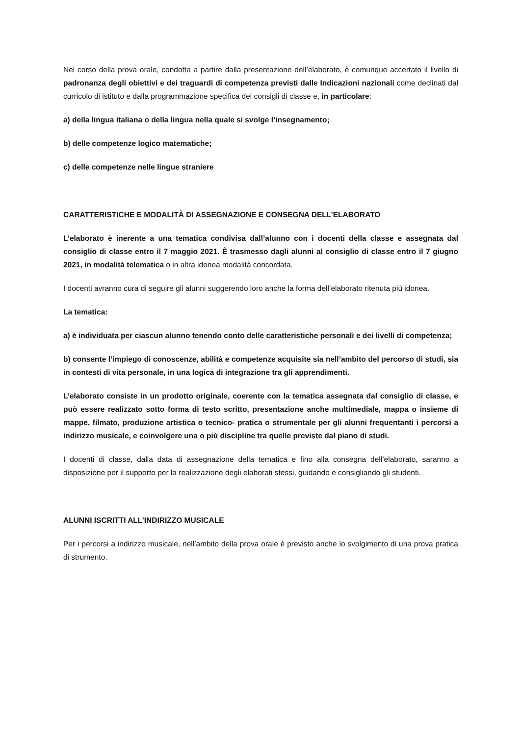Nel corso della prova orale, condotta a partire dalla presentazione dell’elaborato, è comunque accertato il livello di padronanza degli obiettivi e dei traguardi di competenza previsti dalle Indicazioni nazionali come declinati dal curricolo di istituto e dalla programmazione specifica dei consigli di classe e, in particolare:
a) della lingua italiana o della lingua nella quale si svolge l’insegnamento;
b) delle competenze logico matematiche;
c) delle competenze nelle lingue straniere
CARATTERISTICHE E MODALITÀ DI ASSEGNAZIONE E CONSEGNA DELL’ELABORATO
L’elaborato è inerente a una tematica condivisa dall’alunno con i docenti della classe e assegnata dal consiglio di classe entro il 7 maggio 2021. È trasmesso dagli alunni al consiglio di classe entro il 7 giugno 2021, in modalità telematica o in altra idonea modalità concordata.
I docenti avranno cura di seguire gli alunni suggerendo loro anche la forma dell’elaborato ritenuta più idonea.
La tematica:
a) è individuata per ciascun alunno tenendo conto delle caratteristiche personali e dei livelli di competenza;
b) consente l’impiego di conoscenze, abilità e competenze acquisite sia nell’ambito del percorso di studi, sia in contesti di vita personale, in una logica di integrazione tra gli apprendimenti.
L’elaborato consiste in un prodotto originale, coerente con la tematica assegnata dal consiglio di classe, e può essere realizzato sotto forma di testo scritto, presentazione anche multimediale, mappa o insieme di mappe, filmato, produzione artistica o tecnico- pratica o strumentale per gli alunni frequentanti i percorsi a indirizzo musicale, e coinvolgere una o più discipline tra quelle previste dal piano di studi.
I docenti di classe, dalla data di assegnazione della tematica e fino alla consegna dell’elaborato, saranno a disposizione per il supporto per la realizzazione degli elaborati stessi, guidando e consigliando gli studenti.
ALUNNI ISCRITTI ALL’INDIRIZZO MUSICALE
Per i percorsi a indirizzo musicale, nell’ambito della prova orale è previsto anche lo svolgimento di una prova pratica di strumento.